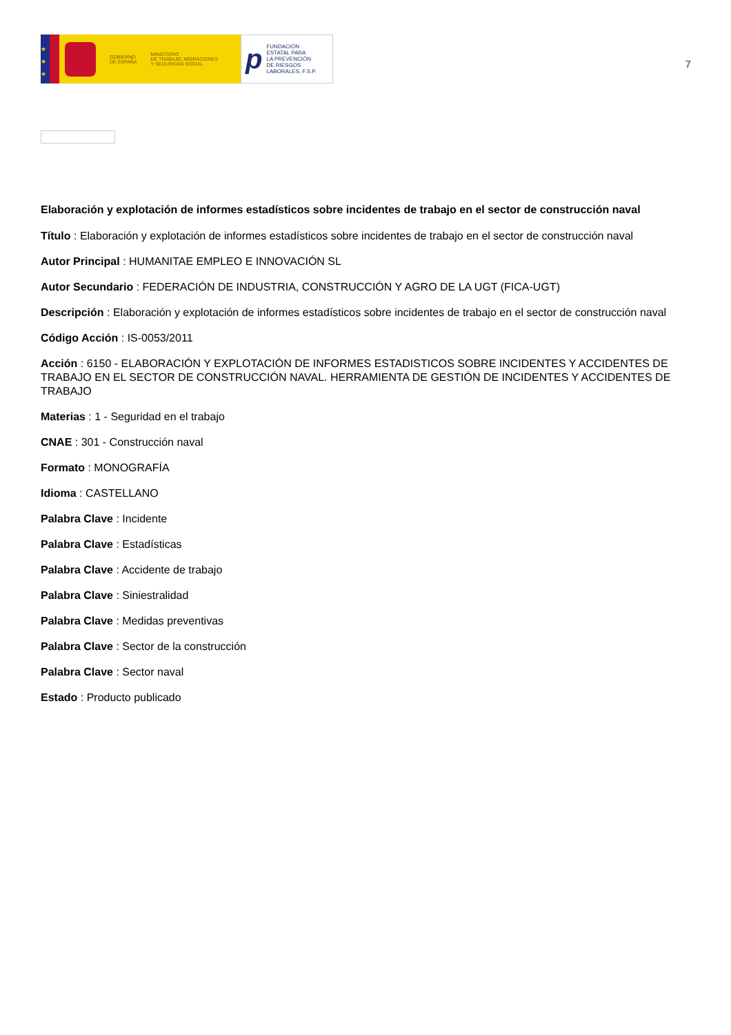★
★
★
GOBIERNO
DE ESPAÑA
MINISTERIO
DE TRABAJO, MIGRACIONES
Y SEGURIDAD SOCIAL
p
FUNDACIÓN
ESTATAL PARA
LA PREVENCIÓN
DE RIESGOS
LABORALES, F.S.P.
7
Elaboración y explotación de informes estadísticos sobre incidentes de trabajo en el sector de construcción naval
Título : Elaboración y explotación de informes estadísticos sobre incidentes de trabajo en el sector de construcción naval
Autor Principal : HUMANITAE EMPLEO E INNOVACIÓN SL
Autor Secundario : FEDERACIÓN DE INDUSTRIA, CONSTRUCCIÓN Y AGRO DE LA UGT (FICA-UGT)
Descripción : Elaboración y explotación de informes estadísticos sobre incidentes de trabajo en el sector de construcción naval
Código Acción : IS-0053/2011
Acción : 6150 - ELABORACIÓN Y EXPLOTACIÓN DE INFORMES ESTADISTICOS SOBRE INCIDENTES Y ACCIDENTES DE TRABAJO EN EL SECTOR DE CONSTRUCCIÓN NAVAL. HERRAMIENTA DE GESTIÓN DE INCIDENTES Y ACCIDENTES DE TRABAJO
Materias : 1 - Seguridad en el trabajo
CNAE : 301 - Construcción naval
Formato : MONOGRAFÍA
Idioma : CASTELLANO
Palabra Clave : Incidente
Palabra Clave : Estadísticas
Palabra Clave : Accidente de trabajo
Palabra Clave : Siniestralidad
Palabra Clave : Medidas preventivas
Palabra Clave : Sector de la construcción
Palabra Clave : Sector naval
Estado : Producto publicado